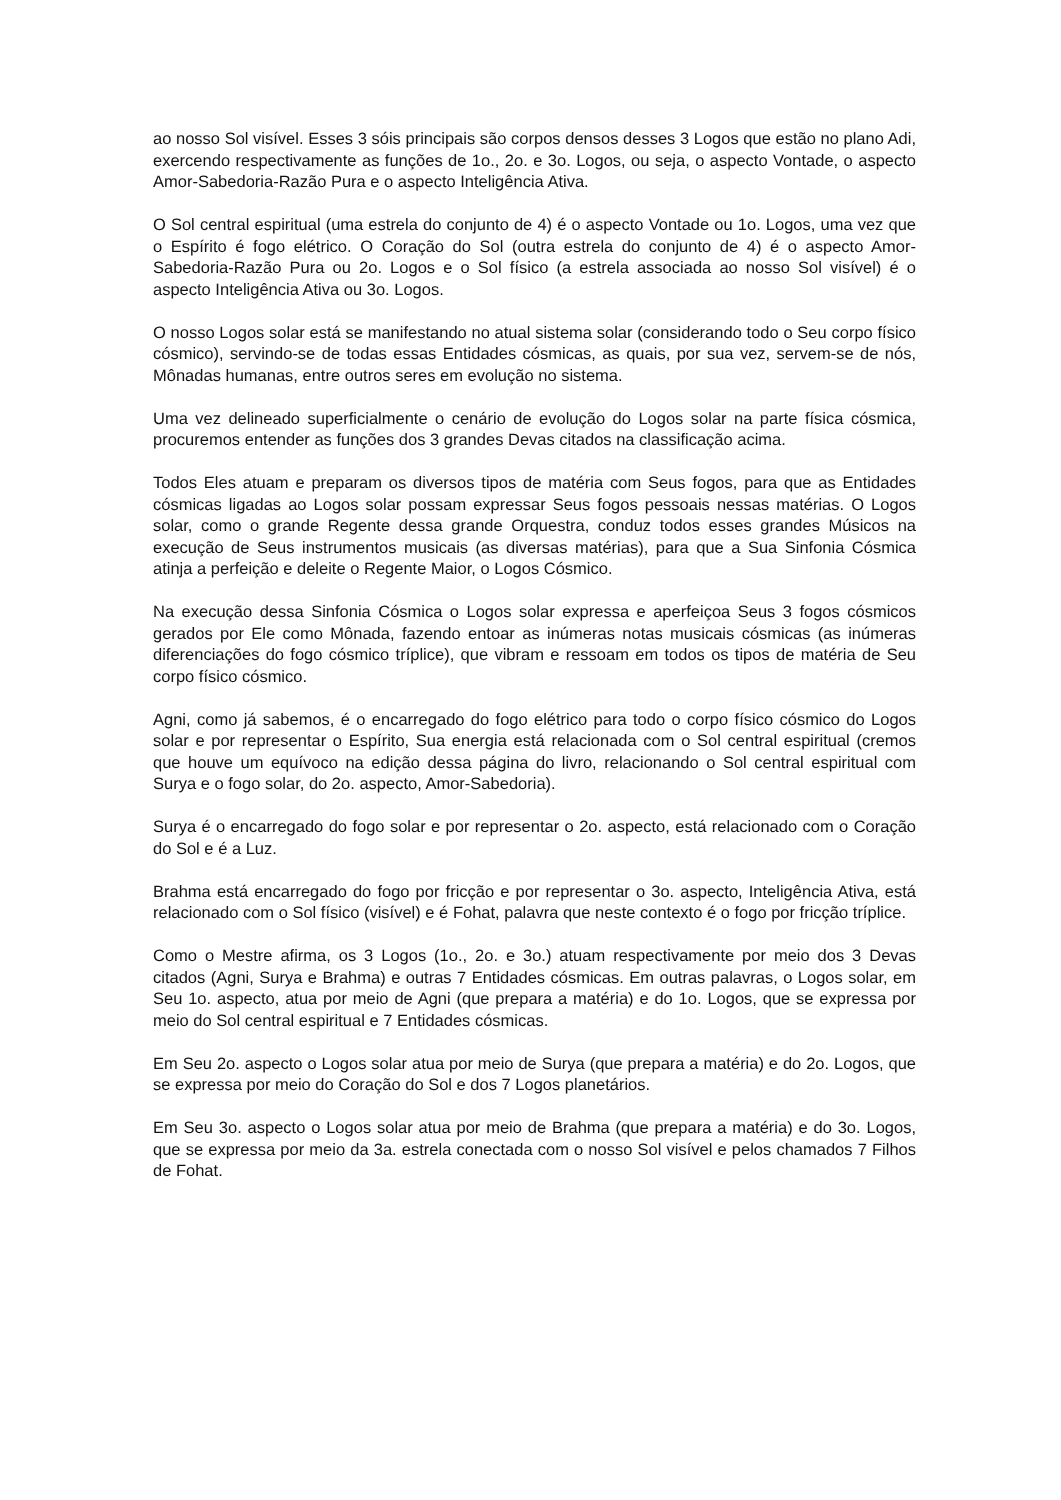ao nosso Sol visível. Esses 3 sóis principais são corpos densos desses 3 Logos que estão no plano Adi, exercendo respectivamente as funções de 1o., 2o. e 3o. Logos, ou seja, o aspecto Vontade, o aspecto Amor-Sabedoria-Razão Pura e o aspecto Inteligência Ativa.
O Sol central espiritual (uma estrela do conjunto de 4) é o aspecto Vontade ou 1o. Logos, uma vez que o Espírito é fogo elétrico. O Coração do Sol (outra estrela do conjunto de 4) é o aspecto Amor-Sabedoria-Razão Pura ou 2o. Logos e o Sol físico (a estrela associada ao nosso Sol visível) é o aspecto Inteligência Ativa ou 3o. Logos.
O nosso Logos solar está se manifestando no atual sistema solar (considerando todo o Seu corpo físico cósmico), servindo-se de todas essas Entidades cósmicas, as quais, por sua vez, servem-se de nós, Mônadas humanas, entre outros seres em evolução no sistema.
Uma vez delineado superficialmente o cenário de evolução do Logos solar na parte física cósmica, procuremos entender as funções dos 3 grandes Devas citados na classificação acima.
Todos Eles atuam e preparam os diversos tipos de matéria com Seus fogos, para que as Entidades cósmicas ligadas ao Logos solar possam expressar Seus fogos pessoais nessas matérias. O Logos solar, como o grande Regente dessa grande Orquestra, conduz todos esses grandes Músicos na execução de Seus instrumentos musicais (as diversas matérias), para que a Sua Sinfonia Cósmica atinja a perfeição e deleite o Regente Maior, o Logos Cósmico.
Na execução dessa Sinfonia Cósmica o Logos solar expressa e aperfeiçoa Seus 3 fogos cósmicos gerados por Ele como Mônada, fazendo entoar as inúmeras notas musicais cósmicas (as inúmeras diferenciações do fogo cósmico tríplice), que vibram e ressoam em todos os tipos de matéria de Seu corpo físico cósmico.
Agni, como já sabemos, é o encarregado do fogo elétrico para todo o corpo físico cósmico do Logos solar e por representar o Espírito, Sua energia está relacionada com o Sol central espiritual (cremos que houve um equívoco na edição dessa página do livro, relacionando o Sol central espiritual com Surya e o fogo solar, do 2o. aspecto, Amor-Sabedoria).
Surya é o encarregado do fogo solar e por representar o 2o. aspecto, está relacionado com o Coração do Sol e é a Luz.
Brahma está encarregado do fogo por fricção e por representar o 3o. aspecto, Inteligência Ativa, está relacionado com o Sol físico (visível) e é Fohat, palavra que neste contexto é o fogo por fricção tríplice.
Como o Mestre afirma, os 3 Logos (1o., 2o. e 3o.) atuam respectivamente por meio dos 3 Devas citados (Agni, Surya e Brahma) e outras 7 Entidades cósmicas. Em outras palavras, o Logos solar, em Seu 1o. aspecto, atua por meio de Agni (que prepara a matéria) e do 1o. Logos, que se expressa por meio do Sol central espiritual e 7 Entidades cósmicas.
Em Seu 2o. aspecto o Logos solar atua por meio de Surya (que prepara a matéria) e do 2o. Logos, que se expressa por meio do Coração do Sol e dos 7 Logos planetários.
Em Seu 3o. aspecto o Logos solar atua por meio de Brahma (que prepara a matéria) e do 3o. Logos, que se expressa por meio da 3a. estrela conectada com o nosso Sol visível e pelos chamados 7 Filhos de Fohat.